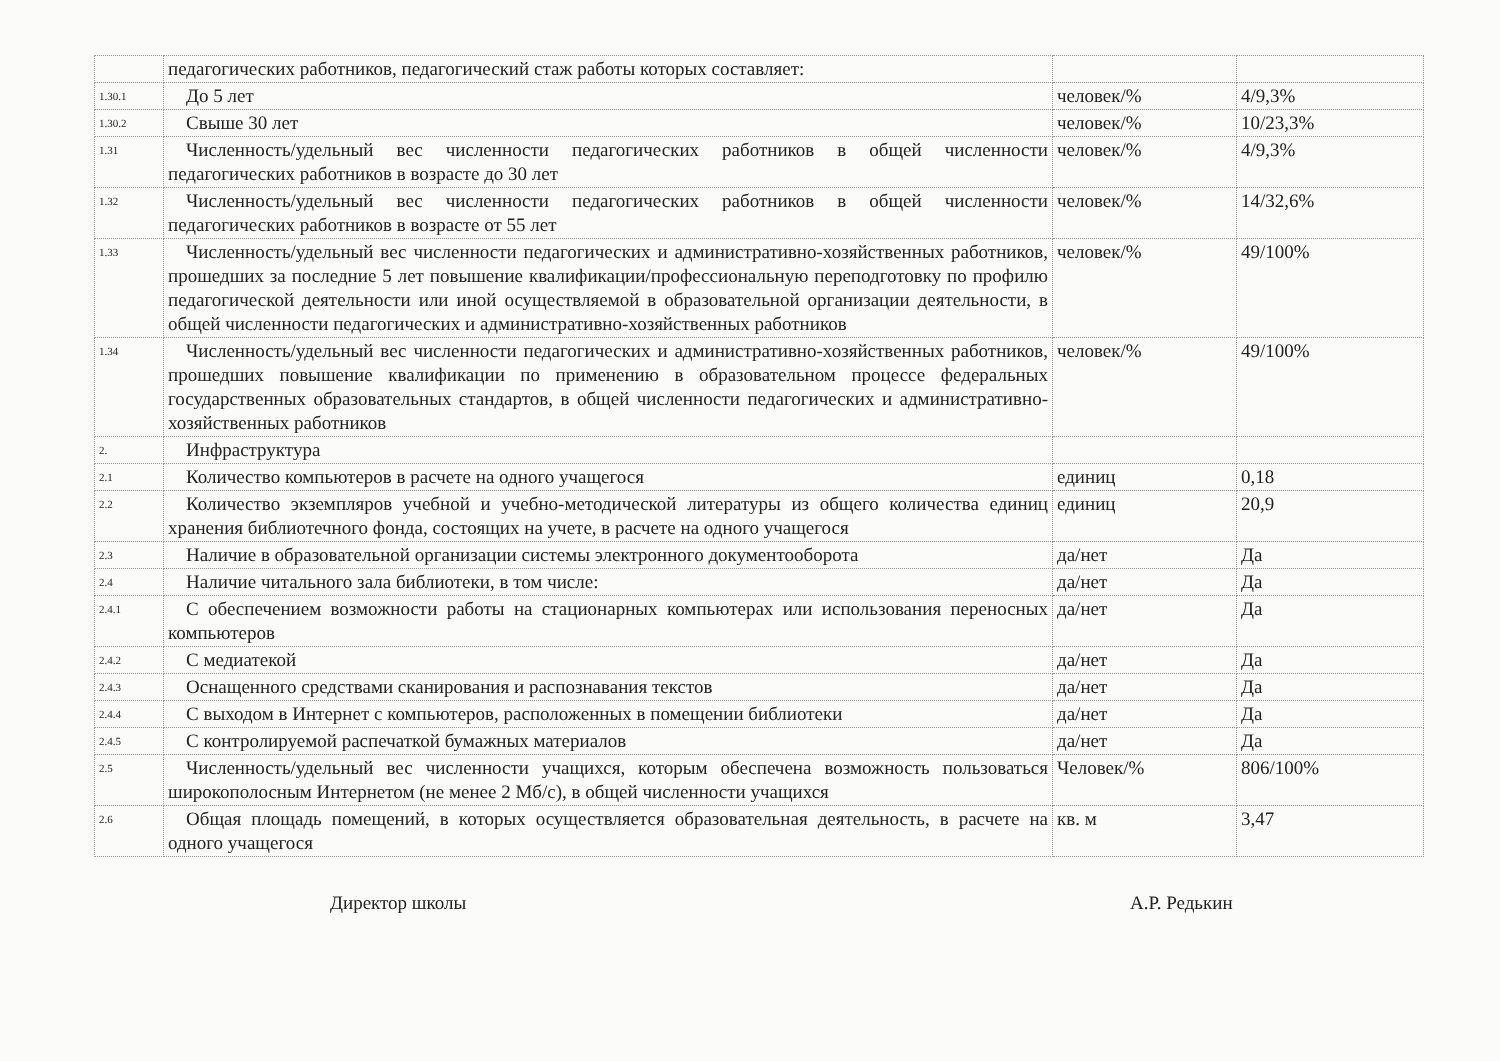| | педагогических работников, педагогический стаж работы которых составляет: | | |
| 1.30.1 | До 5 лет | человек/% | 4/9,3% |
| 1.30.2 | Свыше 30 лет | человек/% | 10/23,3% |
| 1.31 | Численность/удельный вес численности педагогических работников в общей численности педагогических работников в возрасте до 30 лет | человек/% | 4/9,3% |
| 1.32 | Численность/удельный вес численности педагогических работников в общей численности педагогических работников в возрасте от 55 лет | человек/% | 14/32,6% |
| 1.33 | Численность/удельный вес численности педагогических и административно-хозяйственных работников, прошедших за последние 5 лет повышение квалификации/профессиональную переподготовку по профилю педагогической деятельности или иной осуществляемой в образовательной организации деятельности, в общей численности педагогических и административно-хозяйственных работников | человек/% | 49/100% |
| 1.34 | Численность/удельный вес численности педагогических и административно-хозяйственных работников, прошедших повышение квалификации по применению в образовательном процессе федеральных государственных образовательных стандартов, в общей численности педагогических и административно-хозяйственных работников | человек/% | 49/100% |
| 2. | Инфраструктура | | |
| 2.1 | Количество компьютеров в расчете на одного учащегося | единиц | 0,18 |
| 2.2 | Количество экземпляров учебной и учебно-методической литературы из общего количества единиц хранения библиотечного фонда, состоящих на учете, в расчете на одного учащегося | единиц | 20,9 |
| 2.3 | Наличие в образовательной организации системы электронного документооборота | да/нет | Да |
| 2.4 | Наличие читального зала библиотеки, в том числе: | да/нет | Да |
| 2.4.1 | С обеспечением возможности работы на стационарных компьютерах или использования переносных компьютеров | да/нет | Да |
| 2.4.2 | С медиатекой | да/нет | Да |
| 2.4.3 | Оснащенного средствами сканирования и распознавания текстов | да/нет | Да |
| 2.4.4 | С выходом в Интернет с компьютеров, расположенных в помещении библиотеки | да/нет | Да |
| 2.4.5 | С контролируемой распечаткой бумажных материалов | да/нет | Да |
| 2.5 | Численность/удельный вес численности учащихся, которым обеспечена возможность пользоваться широкополосным Интернетом (не менее 2 Мб/с), в общей численности учащихся | Человек/% | 806/100% |
| 2.6 | Общая площадь помещений, в которых осуществляется образовательная деятельность, в расчете на одного учащегося | кв. м | 3,47 |
Директор школы А.Р. Редькин